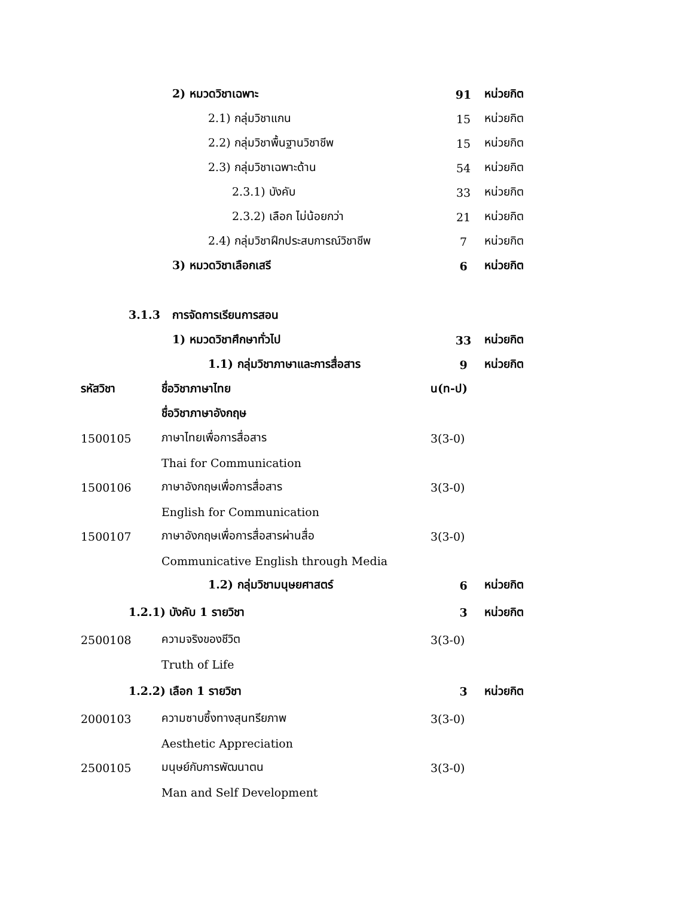2) หมวดวิชาเฉพาะ 91 หน่วยกิต
2.1) กลุ่มวิชาแกน 15 หน่วยกิต
2.2) กลุ่มวิชาพื้นฐานวิชาชีพ 15 หน่วยกิต
2.3) กลุ่มวิชาเฉพาะด้าน 54 หน่วยกิต
2.3.1) บังคับ 33 หน่วยกิต
2.3.2) เลือก ไม่น้อยกว่า 21 หน่วยกิต
2.4) กลุ่มวิชาฝึกประสบการณ์วิชาชีพ 7 หน่วยกิต
3) หมวดวิชาเลือกเสรี 6 หน่วยกิต
3.1.3 การจัดการเรียนการสอน
1) หมวดวิชาศึกษาทั่วไป 33 หน่วยกิต
1.1) กลุ่มวิชาภาษาและการสื่อสาร 9 หน่วยกิต
| รหัสวิชา | ชื่อวิชาภาษาไทย | น(ท-ป) |
| --- | --- | --- |
| | ชื่อวิชาภาษาอังกฤษ | |
| 1500105 | ภาษาไทยเพื่อการสื่อสาร | 3(3-0) |
| | Thai for Communication | |
| 1500106 | ภาษาอังกฤษเพื่อการสื่อสาร | 3(3-0) |
| | English for Communication | |
| 1500107 | ภาษาอังกฤษเพื่อการสื่อสารผ่านสื่อ | 3(3-0) |
| | Communicative English through Media | |
1.2) กลุ่มวิชามนุษยศาสตร์ 6 หน่วยกิต
1.2.1) บังคับ 1 รายวิชา 3 หน่วยกิต
| 2500108 | ความจริงของชีวิต | 3(3-0) |
| | Truth of Life | |
1.2.2) เลือก 1 รายวิชา 3 หน่วยกิต
| 2000103 | ความซาบซึ้งทางสุนทรียภาพ | 3(3-0) |
| | Aesthetic Appreciation | |
| 2500105 | มนุษย์กับการพัฒนาตน | 3(3-0) |
| | Man and Self Development | |